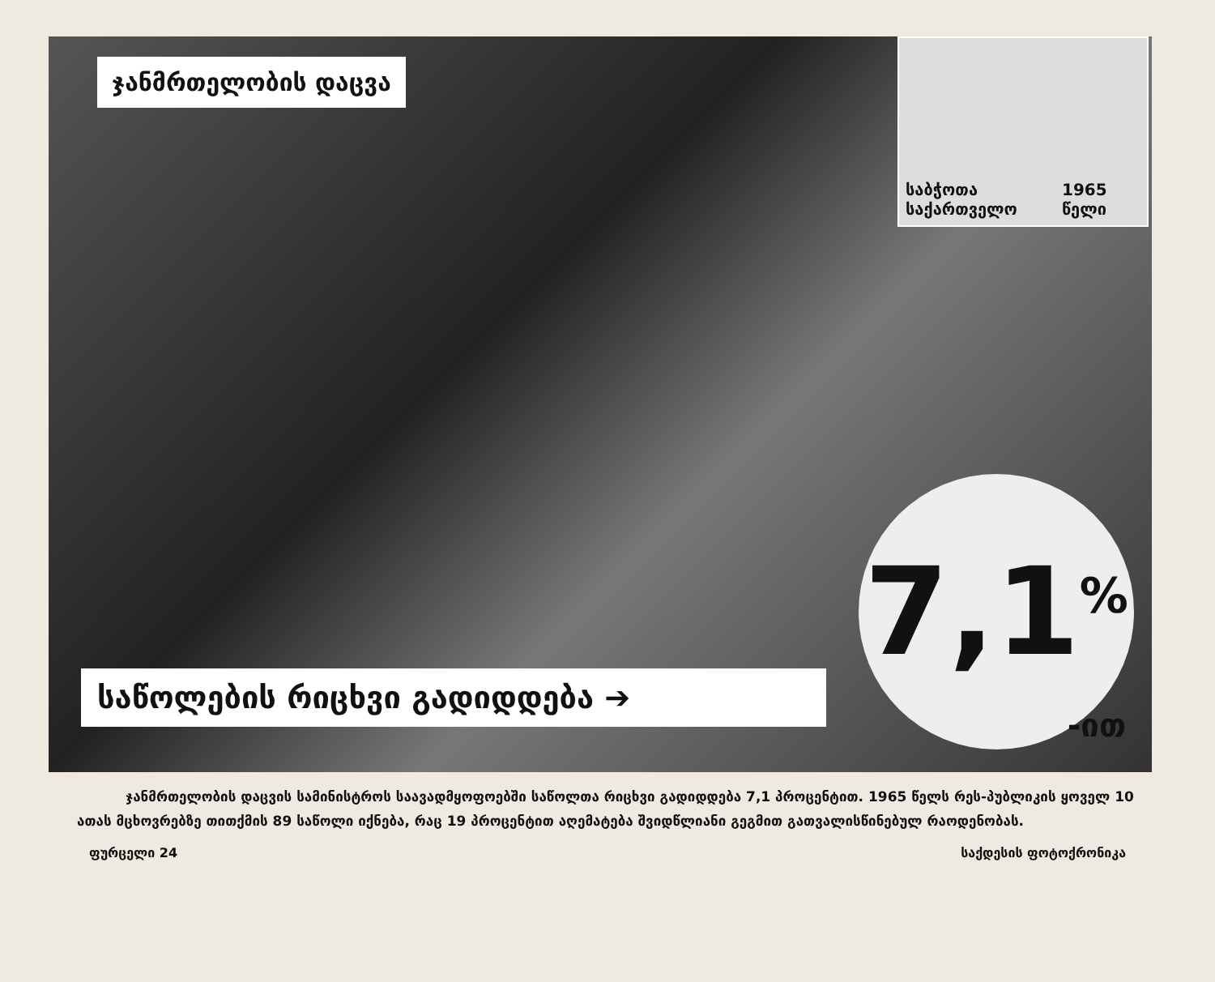ჯანმრთელობის დაცვა
საბჭოთა საქართველო 1965 წელი
საწოლების რიცხვი გადიდდება ➔
7,1<sup>%</sup>
-ით
ჯანმრთელობის დაცვის სამინისტროს საავადმყოფოებში საწოლთა რიცხვი გადიდდება 7,1 პროცენტით. 1965 წელს რეს-პუბლიკის ყოველ 10 ათას მცხოვრებზე თითქმის 89 საწოლი იქნება, რაც 19 პროცენტით აღემატება შვიდწლიანი გეგმით გათვალისწინებულ რაოდენობას.
ფურცელი 24 საქდესის ფოტოქრონიკა